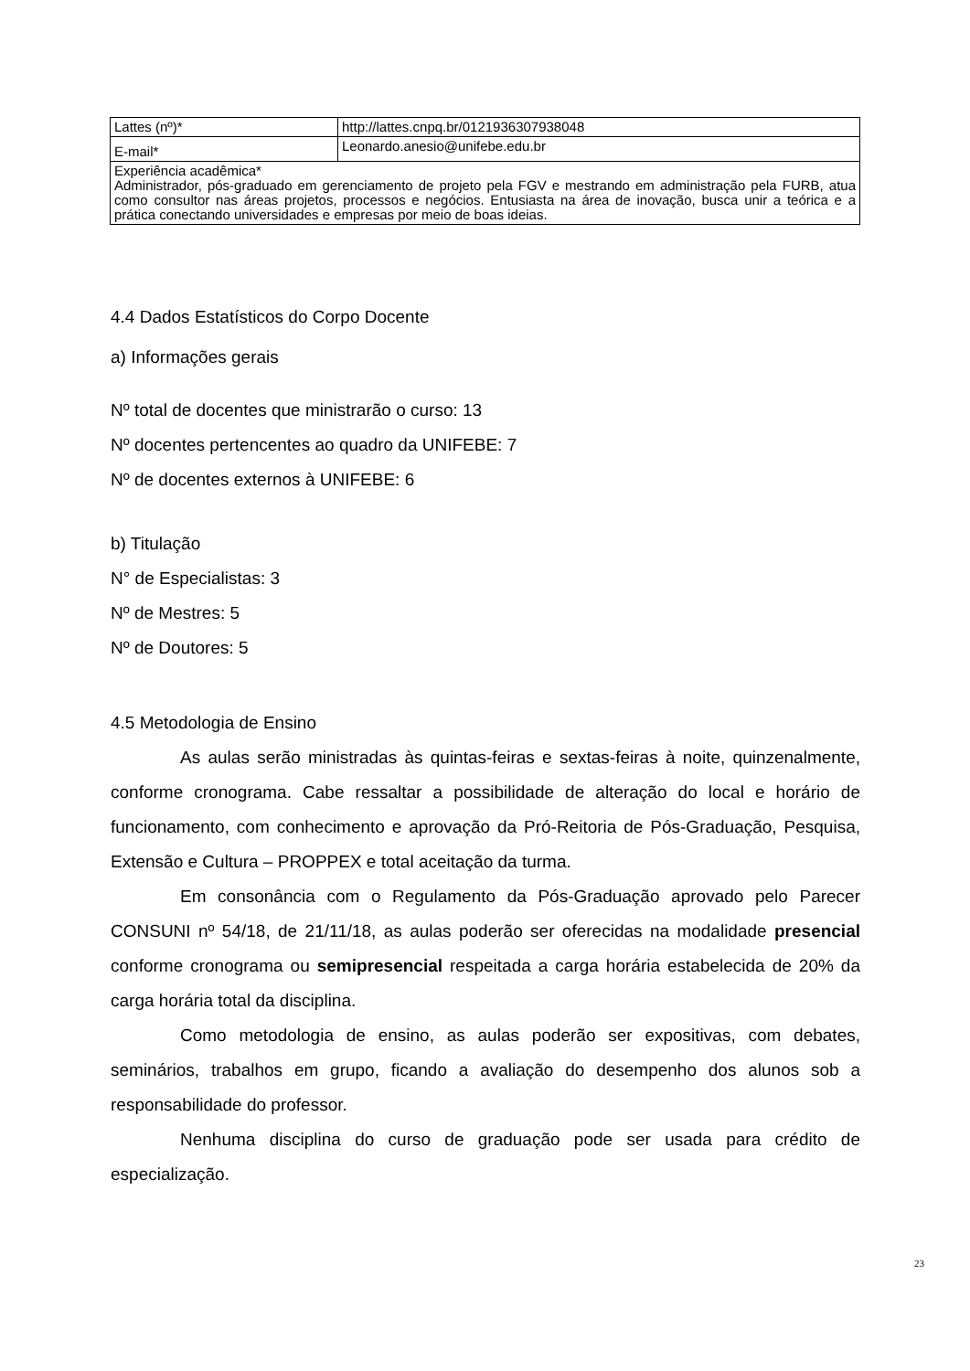| Lattes (nº)* | http://lattes.cnpq.br/0121936307938048 |
| E-mail* | Leonardo.anesio@unifebe.edu.br |
| Experiência acadêmica* Administrador, pós-graduado em gerenciamento de projeto pela FGV e mestrando em administração pela FURB, atua como consultor nas áreas projetos, processos e negócios. Entusiasta na área de inovação, busca unir a teórica e a prática conectando universidades e empresas por meio de boas ideias. | |
4.4 Dados Estatísticos do Corpo Docente
a) Informações gerais
Nº total de docentes que ministrarão o curso: 13
Nº docentes pertencentes ao quadro da UNIFEBE: 7
Nº de docentes externos à UNIFEBE: 6
b) Titulação
N° de Especialistas: 3
Nº de Mestres: 5
Nº de Doutores: 5
4.5 Metodologia de Ensino
As aulas serão ministradas às quintas-feiras e sextas-feiras à noite, quinzenalmente, conforme cronograma. Cabe ressaltar a possibilidade de alteração do local e horário de funcionamento, com conhecimento e aprovação da Pró-Reitoria de Pós-Graduação, Pesquisa, Extensão e Cultura – PROPPEX e total aceitação da turma.
Em consonância com o Regulamento da Pós-Graduação aprovado pelo Parecer CONSUNI nº 54/18, de 21/11/18, as aulas poderão ser oferecidas na modalidade presencial conforme cronograma ou semipresencial respeitada a carga horária estabelecida de 20% da carga horária total da disciplina.
Como metodologia de ensino, as aulas poderão ser expositivas, com debates, seminários, trabalhos em grupo, ficando a avaliação do desempenho dos alunos sob a responsabilidade do professor.
Nenhuma disciplina do curso de graduação pode ser usada para crédito de especialização.
23